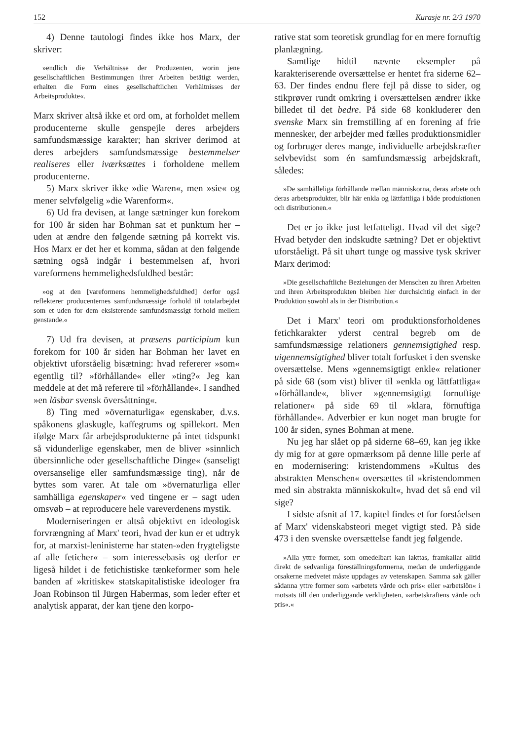152 Kurasje nr. 2/3 1970
4) Denne tautologi findes ikke hos Marx, der skriver:
»endlich die Verhältnisse der Produzenten, worin jene gesellschaftlichen Bestimmungen ihrer Arbeiten betätigt werden, erhalten die Form eines gesellschaftlichen Verhältnisses der Arbeitsprodukte«.
Marx skriver altså ikke et ord om, at forholdet mellem producenterne skulle genspejle deres arbejders samfundsmæssige karakter; han skriver derimod at deres arbejders samfundsmæssige bestemmelser realiseres eller iværksættes i forholdene mellem producenterne.
5) Marx skriver ikke »die Waren«, men »sie« og mener selvfølgelig »die Warenform«.
6) Ud fra devisen, at lange sætninger kun forekom for 100 år siden har Bohman sat et punktum her – uden at ændre den følgende sætning på korrekt vis. Hos Marx er det her et komma, sådan at den følgende sætning også indgår i bestemmelsen af, hvori vareformens hemmelighedsfuldhed består:
»og at den [vareformens hemmelighedsfuldhed] derfor også reflekterer producenternes samfundsmæssige forhold til totalarbejdet som et uden for dem eksisterende samfundsmæssigt forhold mellem genstande.«
7) Ud fra devisen, at præsens participium kun forekom for 100 år siden har Bohman her lavet en objektivt uforståelig bisætning: hvad refererer »som« egentlig til? »förhållande« eller »ting?« Jeg kan meddele at det må referere til »förhållande«. I sandhed »en läsbar svensk översåttning«.
8) Ting med »övernaturliga« egenskaber, d.v.s. spåkonens glaskugle, kaffegrums og spillekort. Men ifølge Marx får arbejdsprodukterne på intet tidspunkt så vidunderlige egenskaber, men de bliver »sinnlich übersinnliche oder gesellschaftliche Dinge« (sanseligt oversanselige eller samfundsmæssige ting), når de byttes som varer. At tale om »övernaturliga eller samhälliga egenskaper« ved tingene er – sagt uden omsvøb – at reproducere hele vareverdenens mystik.
Moderniseringen er altså objektivt en ideologisk forvrængning af Marx' teori, hvad der kun er et udtryk for, at marxist-leninisterne har staten-»den frygteligste af alle feticher« – som interessebasis og derfor er ligeså hildet i de fetichistiske tænkeformer som hele banden af »kritiske« statskapitalistiske ideologer fra Joan Robinson til Jürgen Habermas, som leder efter et analytisk apparat, der kan tjene den korpo-
rative stat som teoretisk grundlag for en mere fornuftig planlægning.
Samtlige hidtil nævnte eksempler på karakteriserende oversættelse er hentet fra siderne 62–63. Der findes endnu flere fejl på disse to sider, og stikprøver rundt omkring i oversættelsen ændrer ikke billedet til det bedre. På side 68 konkluderer den svenske Marx sin fremstilling af en forening af frie mennesker, der arbejder med fælles produktionsmidler og forbruger deres mange, individuelle arbejdskræfter selvbevidst som én samfundsmæssig arbejdskraft, således:
»De samhälleliga förhållande mellan människorna, deras arbete och deras arbetsprodukter, blir här enkla og lättfattliga i både produktionen och distributionen.«
Det er jo ikke just letfatteligt. Hvad vil det sige? Hvad betyder den indskudte sætning? Det er objektivt uforståeligt. På sit uhørt tunge og massive tysk skriver Marx derimod:
»Die gesellschaftliche Beziehungen der Menschen zu ihren Arbeiten und ihren Arbeitsprodukten bleiben hier durchsichtig einfach in der Produktion sowohl als in der Distribution.«
Det i Marx' teori om produktionsforholdenes fetichkarakter yderst central begreb om de samfundsmæssige relationers gennemsigtighed resp. uigennemsigtighed bliver totalt forfusket i den svenske oversættelse. Mens »gennemsigtigt enkle« relationer på side 68 (som vist) bliver til »enkla og lättfattliga« »förhållande«, bliver »gennemsigtigt fornuftige relationer« på side 69 til »klara, förnuftiga förhållande«. Adverbier er kun noget man brugte for 100 år siden, synes Bohman at mene.
Nu jeg har slået op på siderne 68–69, kan jeg ikke dy mig for at gøre opmærksom på denne lille perle af en modernisering: kristendommens »Kultus des abstrakten Menschen« oversættes til »kristendommen med sin abstrakta människokult«, hvad det så end vil sige?
I sidste afsnit af 17. kapitel findes et for forståelsen af Marx' videnskabsteori meget vigtigt sted. På side 473 i den svenske oversættelse fandt jeg følgende.
»Alla yttre former, som omedelbart kan iakttas, framkallar alltid direkt de sedvanliga föreställningsformerna, medan de underliggande orsakerne medvetet måste uppdages av vetenskapen. Samma sak gäller sådanna yttre former som »arbetets värde och pris« eller »arbetslön« i motsats till den underliggande verkligheten, »arbetskraftens värde och pris«.«